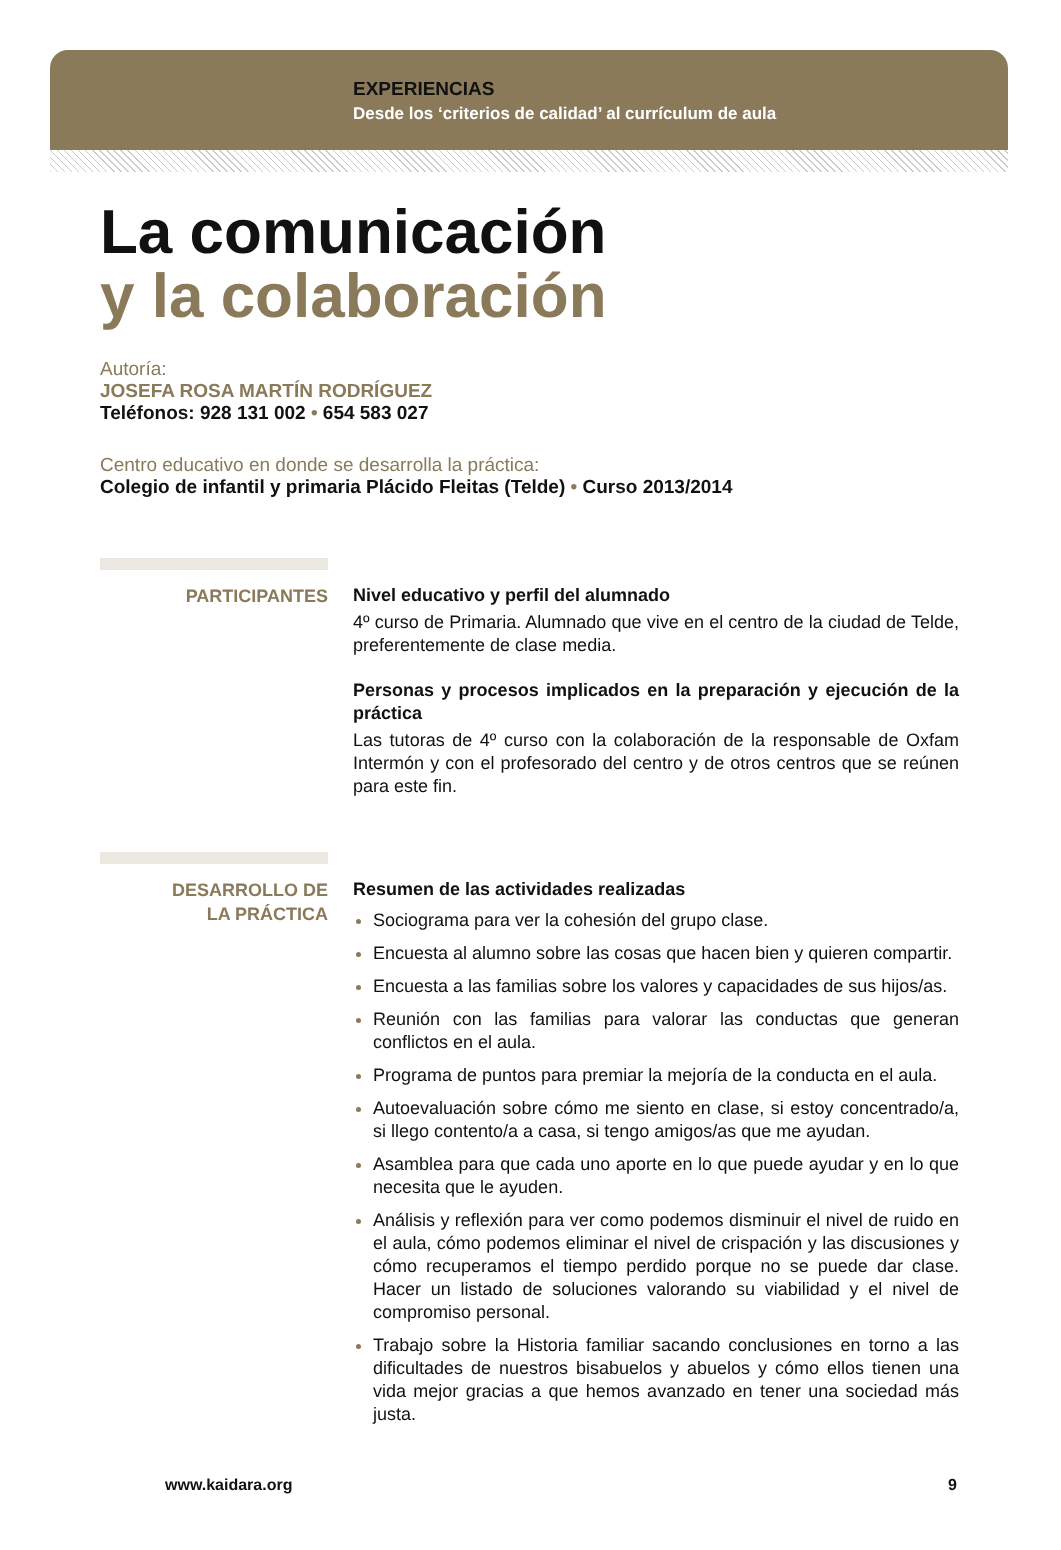EXPERIENCIAS
Desde los ‘criterios de calidad’ al currículum de aula
La comunicación
y la colaboración
Autoría:
JOSEFA ROSA MARTÍN RODRÍGUEZ
Teléfonos: 928 131 002 • 654 583 027
Centro educativo en donde se desarrolla la práctica:
Colegio de infantil y primaria Plácido Fleitas (Telde) • Curso 2013/2014
PARTICIPANTES
Nivel educativo y perfil del alumnado
4º curso de Primaria. Alumnado que vive en el centro de la ciudad de Telde, preferentemente de clase media.
Personas y procesos implicados en la preparación y ejecución de la práctica
Las tutoras de 4º curso con la colaboración de la responsable de Oxfam Intermón y con el profesorado del centro y de otros centros que se reúnen para este fin.
DESARROLLO DE
LA PRÁCTICA
Resumen de las actividades realizadas
Sociograma para ver la cohesión del grupo clase.
Encuesta al alumno sobre las cosas que hacen bien y quieren compartir.
Encuesta a las familias sobre los valores y capacidades de sus hijos/as.
Reunión con las familias para valorar las conductas que generan conflictos en el aula.
Programa de puntos para premiar la mejoría de la conducta en el aula.
Autoevaluación sobre cómo me siento en clase, si estoy concentrado/a, si llego contento/a a casa, si tengo amigos/as que me ayudan.
Asamblea para que cada uno aporte en lo que puede ayudar y en lo que necesita que le ayuden.
Análisis y reflexión para ver como podemos disminuir el nivel de ruido en el aula, cómo podemos eliminar el nivel de crispación y las discusiones y cómo recuperamos el tiempo perdido porque no se puede dar clase. Hacer un listado de soluciones valorando su viabilidad y el nivel de compromiso personal.
Trabajo sobre la Historia familiar sacando conclusiones en torno a las dificultades de nuestros bisabuelos y abuelos y cómo ellos tienen una vida mejor gracias a que hemos avanzado en tener una sociedad más justa.
www.kaidara.org 9